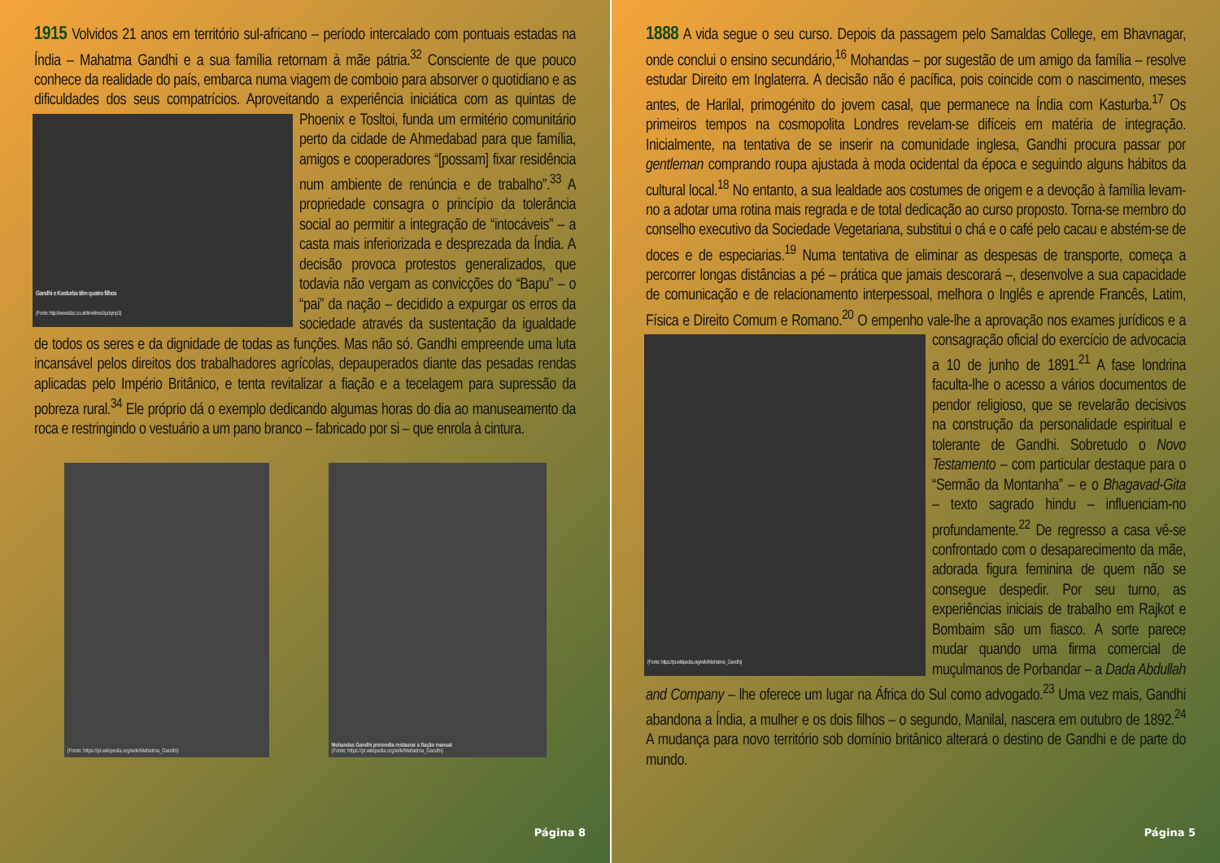1915 Volvidos 21 anos em território sul-africano – período intercalado com pontuais estadas na Índia – Mahatma Gandhi e a sua família retornam à mãe pátria.<sup>32</sup> Consciente de que pouco conhece da realidade do país, embarca numa viagem de comboio para absorver o quotidiano e as dificuldades dos seus compatrícios. Aproveitando a
Gandhi e Kasturba têm quatro filhos
(Fonte: http://www.bbc.co.uk/timelines/zpdqmp3)
experiência iniciática com as quintas de Phoenix e Tosltoi, funda um ermitério comunitário perto da cidade de Ahmedabad para que família, amigos e cooperadores “[possam] fixar residência num ambiente de renúncia e de trabalho”.<sup>33</sup> A propriedade consagra o princípio da tolerância social ao permitir a integração de “intocáveis” – a casta mais inferiorizada e desprezada da Índia. A decisão provoca protestos generalizados, que todavia não vergam as convicções do “Bapu” – o “pai” da nação – decidido a expurgar os erros da sociedade através da sustentação da igualdade de todos os seres e da dignidade de todas as funções. Mas não só. Gandhi empreende uma luta incansável pelos direitos dos trabalhadores agrícolas, depauperados diante das pesadas rendas aplicadas pelo Império Britânico, e tenta revitalizar a fiação e a tecelagem para supressão da pobreza rural.<sup>34</sup> Ele próprio dá o exemplo dedicando algumas horas do dia ao manuseamento da roca e restringindo o vestuário a um pano branco – fabricado por si – que enrola à cintura.
(Fonte: https://pt.wikipedia.org/wiki/Mahatma_Gandhi) Mohandas Gandhi pretendia restaurar a fiação manual
(Fonte: https://pt.wikipedia.org/wiki/Mahatma_Gandhi)
Página 8
1888 A vida segue o seu curso. Depois da passagem pelo Samaldas College, em Bhavnagar, onde conclui o ensino secundário,<sup>16</sup> Mohandas – por sugestão de um amigo da família – resolve estudar Direito em Inglaterra. A decisão não é pacífica, pois coincide com o nascimento, meses antes, de Harilal, primogénito do jovem casal, que permanece na Índia com Kasturba.<sup>17</sup> Os primeiros tempos na cosmopolita Londres revelam-se difíceis em matéria de integração. Inicialmente, na tentativa de se inserir na comunidade inglesa, Gandhi procura passar por gentleman comprando roupa ajustada à moda ocidental da época e seguindo alguns hábitos da cultural local.<sup>18</sup> No entanto, a sua lealdade aos costumes de origem e a devoção à família levam-no a adotar uma rotina mais regrada e de total dedicação ao curso proposto. Torna-se membro do conselho executivo da Sociedade Vegetariana, substitui o chá e o café pelo cacau e abstém-se de doces e de especiarias.<sup>19</sup> Numa tentativa de eliminar as despesas de transporte, começa a percorrer longas distâncias a pé – prática que jamais descorará –, desenvolve a sua capacidade de comunicação e de relacionamento interpessoal, melhora o Inglês e aprende Francês, Latim, Física e Direito Comum e Romano.<sup>20</sup> O empenho vale-lhe a aprovação nos exames jurídicos e a
(Fonte: https://pt.wikipedia.org/wiki/Mahatma_Gandhi)
consagração oficial do exercício de advocacia a 10 de junho de 1891.<sup>21</sup> A fase londrina faculta-lhe o acesso a vários documentos de pendor religioso, que se revelarão decisivos na construção da personalidade espiritual e tolerante de Gandhi. Sobretudo o Novo Testamento – com particular destaque para o “Sermão da Montanha” – e o Bhagavad-Gita – texto sagrado hindu – influenciam-no profundamente.<sup>22</sup> De regresso a casa vê-se confrontado com o desaparecimento da mãe, adorada figura feminina de quem não se consegue despedir. Por seu turno, as experiências iniciais de trabalho em Rajkot e Bombaim são um fiasco. A sorte parece mudar quando uma firma comercial de muçulmanos de Porbandar – a Dada Abdullah and Company – lhe oferece um lugar na África do Sul como advogado.<sup>23</sup> Uma vez mais, Gandhi abandona a Índia, a mulher e os dois filhos – o segundo, Manilal, nascera em outubro de 1892.<sup>24</sup> A mudança para novo território sob domínio britânico alterará o destino de Gandhi e de parte do mundo.
Página 5